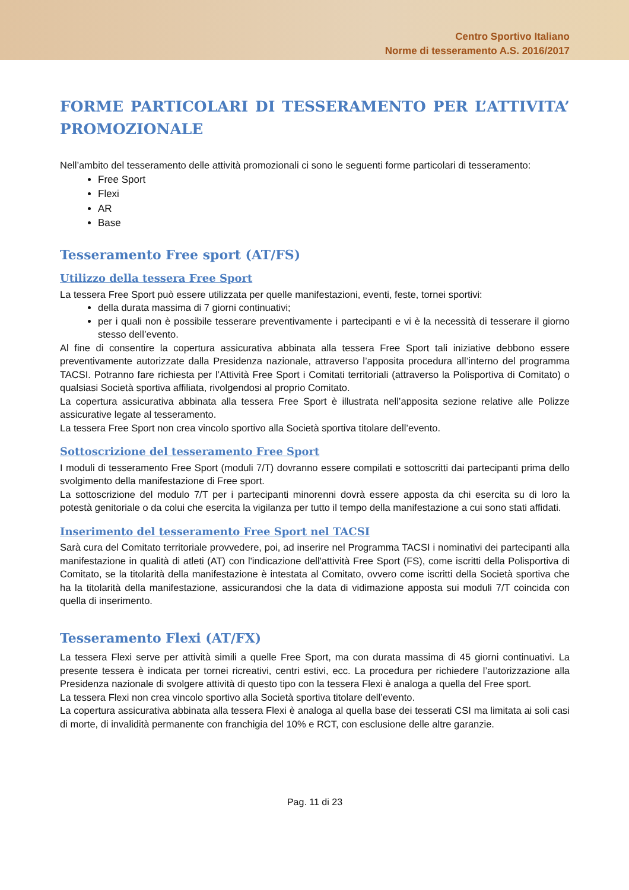Centro Sportivo Italiano
Norme di tesseramento A.S. 2016/2017
FORME PARTICOLARI DI TESSERAMENTO PER L’ATTIVITA’ PROMOZIONALE
Nell’ambito del tesseramento delle attività promozionali ci sono le seguenti forme particolari di tesseramento:
Free Sport
Flexi
AR
Base
Tesseramento Free sport (AT/FS)
Utilizzo della tessera Free Sport
La tessera Free Sport può essere utilizzata per quelle manifestazioni, eventi, feste, tornei sportivi:
della durata massima di 7 giorni continuativi;
per i quali non è possibile tesserare preventivamente i partecipanti e vi è la necessità di tesserare il giorno stesso dell’evento.
Al fine di consentire la copertura assicurativa abbinata alla tessera Free Sport tali iniziative debbono essere preventivamente autorizzate dalla Presidenza nazionale, attraverso l’apposita procedura all’interno del programma TACSI. Potranno fare richiesta per l’Attività Free Sport i Comitati territoriali (attraverso la Polisportiva di Comitato) o qualsiasi Società sportiva affiliata, rivolgendosi al proprio Comitato.
La copertura assicurativa abbinata alla tessera Free Sport è illustrata nell’apposita sezione relative alle Polizze assicurative legate al tesseramento.
La tessera Free Sport non crea vincolo sportivo alla Società sportiva titolare dell’evento.
Sottoscrizione del tesseramento Free Sport
I moduli di tesseramento Free Sport (moduli 7/T) dovranno essere compilati e sottoscritti dai partecipanti prima dello svolgimento della manifestazione di Free sport.
La sottoscrizione del modulo 7/T per i partecipanti minorenni dovrà essere apposta da chi esercita su di loro la potestà genitoriale o da colui che esercita la vigilanza per tutto il tempo della manifestazione a cui sono stati affidati.
Inserimento del tesseramento Free Sport nel TACSI
Sarà cura del Comitato territoriale provvedere, poi, ad inserire nel Programma TACSI i nominativi dei partecipanti alla manifestazione in qualità di atleti (AT) con l'indicazione dell'attività Free Sport (FS), come iscritti della Polisportiva di Comitato, se la titolarità della manifestazione è intestata al Comitato, ovvero come iscritti della Società sportiva che ha la titolarità della manifestazione, assicurandosi che la data di vidimazione apposta sui moduli 7/T coincida con quella di inserimento.
Tesseramento Flexi (AT/FX)
La tessera Flexi serve per attività simili a quelle Free Sport, ma con durata massima di 45 giorni continuativi. La presente tessera è indicata per tornei ricreativi, centri estivi, ecc. La procedura per richiedere l’autorizzazione alla Presidenza nazionale di svolgere attività di questo tipo con la tessera Flexi è analoga a quella del Free sport.
La tessera Flexi non crea vincolo sportivo alla Società sportiva titolare dell’evento.
La copertura assicurativa abbinata alla tessera Flexi è analoga al quella base dei tesserati CSI ma limitata ai soli casi di morte, di invalidità permanente con franchigia del 10% e RCT, con esclusione delle altre garanzie.
Pag. 11 di 23